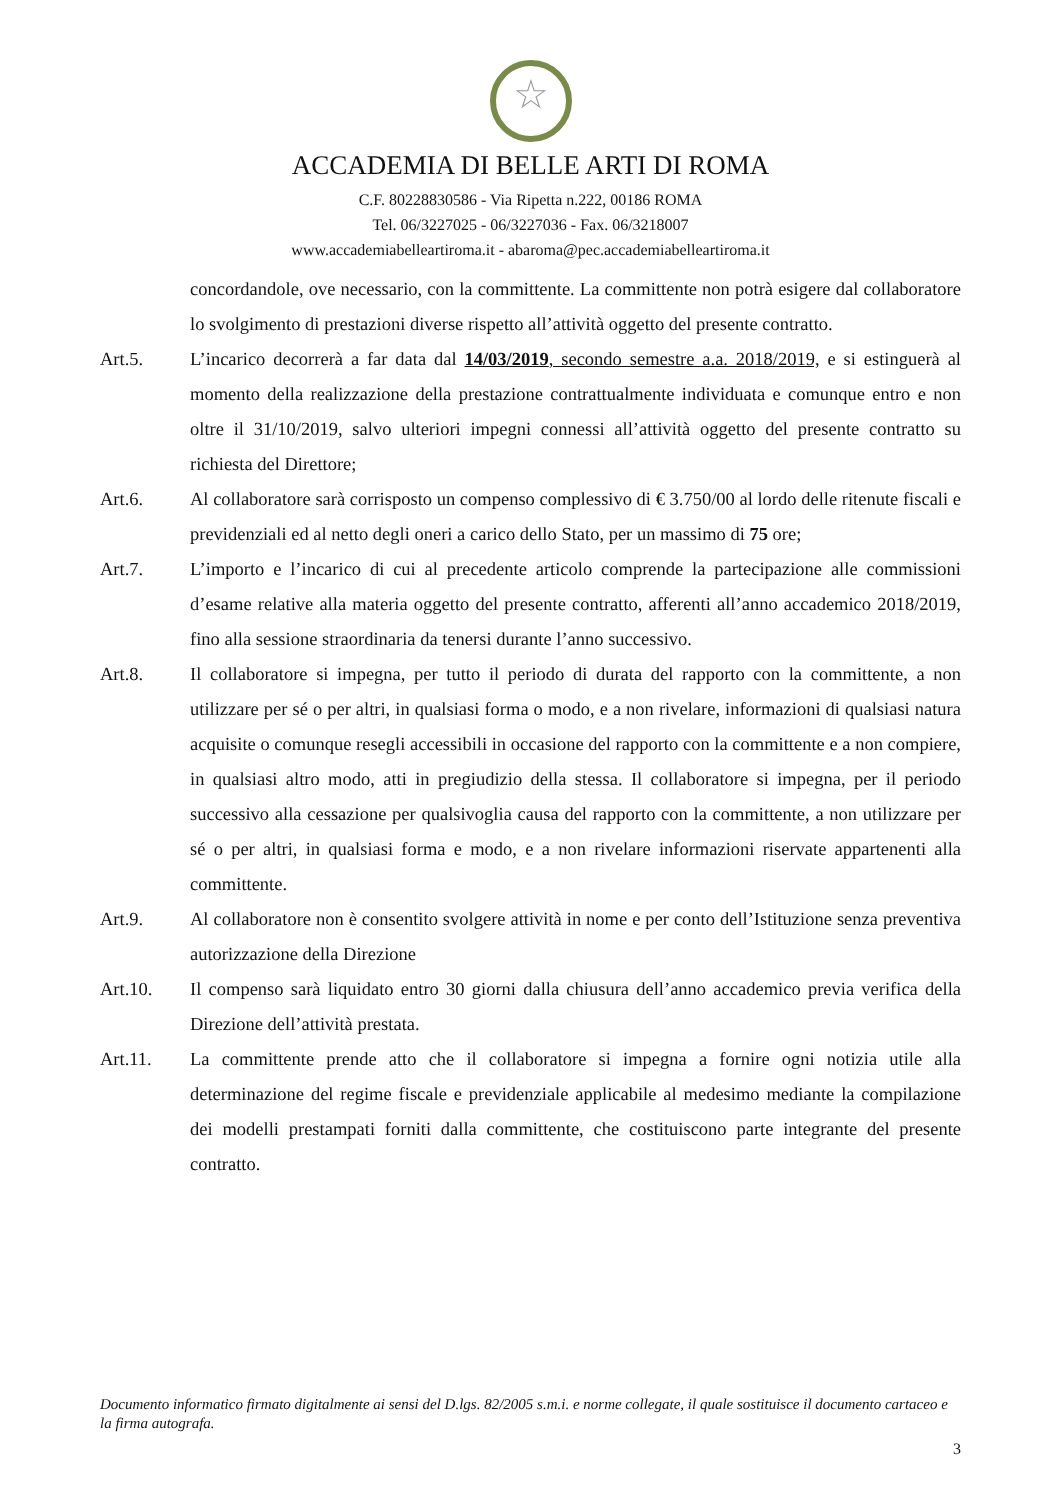☆
ACCADEMIA DI BELLE ARTI DI ROMA
C.F. 80228830586 - Via Ripetta n.222, 00186 ROMA
Tel. 06/3227025 - 06/3227036 - Fax. 06/3218007
www.accademiabelleartiroma.it - abaroma@pec.accademiabelleartiroma.it
concordandole, ove necessario, con la committente. La committente non potrà esigere dal collaboratore lo svolgimento di prestazioni diverse rispetto all’attività oggetto del presente contratto.
Art.5. L’incarico decorrerà a far data dal 14/03/2019, secondo semestre a.a. 2018/2019, e si estinguerà al momento della realizzazione della prestazione contrattualmente individuata e comunque entro e non oltre il 31/10/2019, salvo ulteriori impegni connessi all’attività oggetto del presente contratto su richiesta del Direttore;
Art.6. Al collaboratore sarà corrisposto un compenso complessivo di € 3.750/00 al lordo delle ritenute fiscali e previdenziali ed al netto degli oneri a carico dello Stato, per un massimo di 75 ore;
Art.7. L’importo e l’incarico di cui al precedente articolo comprende la partecipazione alle commissioni d’esame relative alla materia oggetto del presente contratto, afferenti all’anno accademico 2018/2019, fino alla sessione straordinaria da tenersi durante l’anno successivo.
Art.8. Il collaboratore si impegna, per tutto il periodo di durata del rapporto con la committente, a non utilizzare per sé o per altri, in qualsiasi forma o modo, e a non rivelare, informazioni di qualsiasi natura acquisite o comunque resegli accessibili in occasione del rapporto con la committente e a non compiere, in qualsiasi altro modo, atti in pregiudizio della stessa. Il collaboratore si impegna, per il periodo successivo alla cessazione per qualsivoglia causa del rapporto con la committente, a non utilizzare per sé o per altri, in qualsiasi forma e modo, e a non rivelare informazioni riservate appartenenti alla committente.
Art.9. Al collaboratore non è consentito svolgere attività in nome e per conto dell’Istituzione senza preventiva autorizzazione della Direzione
Art.10. Il compenso sarà liquidato entro 30 giorni dalla chiusura dell’anno accademico previa verifica della Direzione dell’attività prestata.
Art.11. La committente prende atto che il collaboratore si impegna a fornire ogni notizia utile alla determinazione del regime fiscale e previdenziale applicabile al medesimo mediante la compilazione dei modelli prestampati forniti dalla committente, che costituiscono parte integrante del presente contratto.
Documento informatico firmato digitalmente ai sensi del D.lgs. 82/2005 s.m.i. e norme collegate, il quale sostituisce il documento cartaceo e la firma autografa.
3